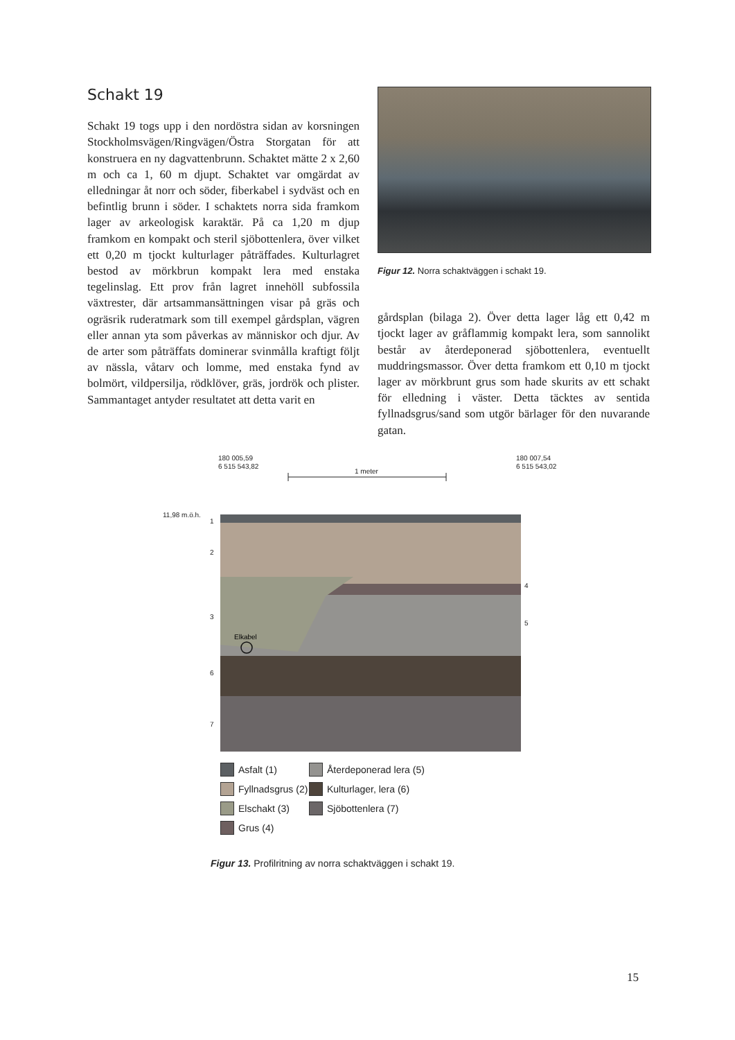Schakt 19
Schakt 19 togs upp i den nordöstra sidan av korsningen Stockholmsvägen/Ringvägen/Östra Storgatan för att konstruera en ny dagvattenbrunn. Schaktet mätte 2 x 2,60 m och ca 1, 60 m djupt. Schaktet var omgärdat av elledningar åt norr och söder, fiberkabel i sydväst och en befintlig brunn i söder. I schaktets norra sida framkom lager av arkeologisk karaktär. På ca 1,20 m djup framkom en kompakt och steril sjöbottenlera, över vilket ett 0,20 m tjockt kulturlager påträffades. Kulturlagret bestod av mörkbrun kompakt lera med enstaka tegelinslag. Ett prov från lagret innehöll subfossila växtrester, där artsammansättningen visar på gräs och ogräsrik ruderatmark som till exempel gårdsplan, vägren eller annan yta som påverkas av människor och djur. Av de arter som påträffats dominerar svinmålla kraftigt följt av nässla, våtarv och lomme, med enstaka fynd av bolmört, vildpersilja, rödklöver, gräs, jordrök och plister. Sammantaget antyder resultatet att detta varit en
Figur 12. Norra schaktväggen i schakt 19.
gårdsplan (bilaga 2). Över detta lager låg ett 0,42 m tjockt lager av gråflammig kompakt lera, som sannolikt består av återdeponerad sjöbottenlera, eventuellt muddringsmassor. Över detta framkom ett 0,10 m tjockt lager av mörkbrunt grus som hade skurits av ett schakt för elledning i väster. Detta täcktes av sentida fyllnadsgrus/sand som utgör bärlager för den nuvarande gatan.
180 005,59
6 515 543,82
180 007,54
6 515 543,02
1 meter
11,98 m.ö.h.
1
2
3
6
7
4
5
Elkabel
Asfalt (1) Återdeponerad lera (5) Fyllnadsgrus (2) Kulturlager, lera (6) Elschakt (3) Sjöbottenlera (7) Grus (4)
Figur 13. Profilritning av norra schaktväggen i schakt 19.
15